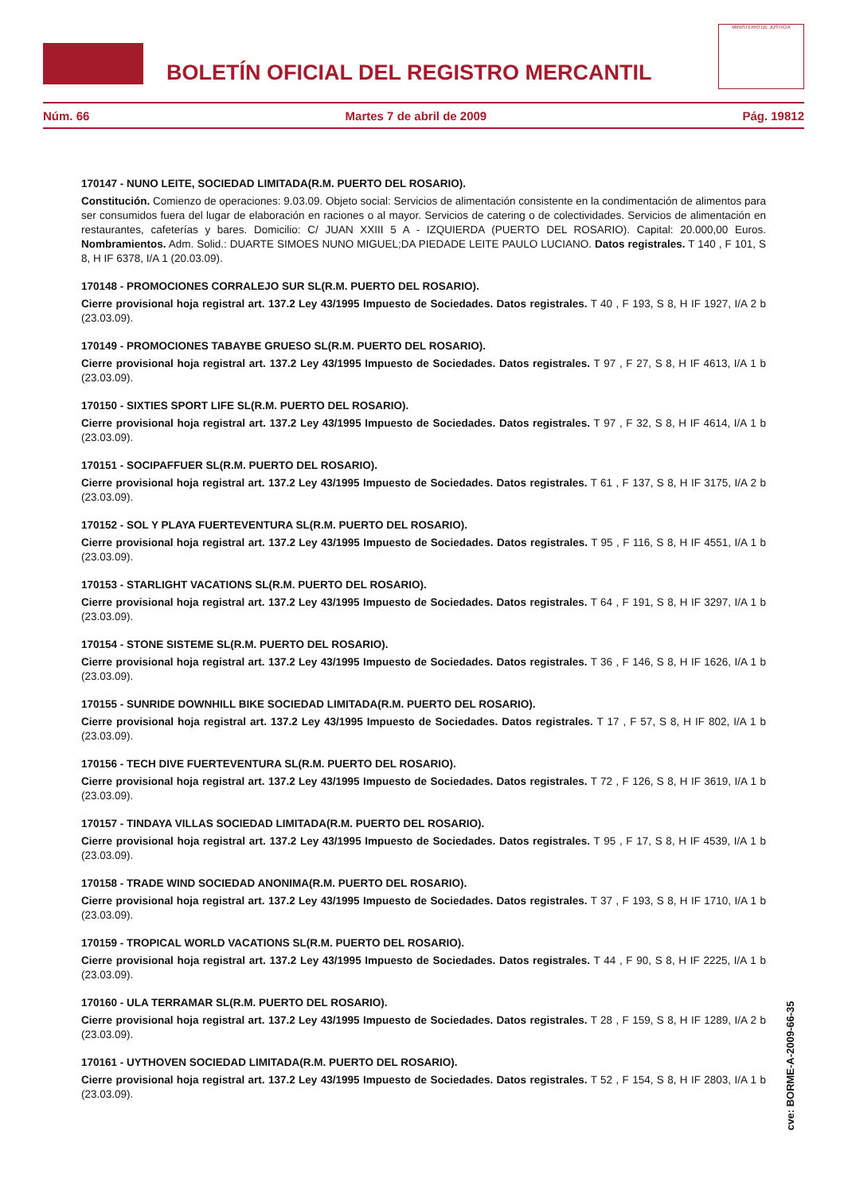BOLETÍN OFICIAL DEL REGISTRO MERCANTIL
MINISTERIO DE JUSTICIA
Núm. 66 Martes 7 de abril de 2009 Pág. 19812
170147 - NUNO LEITE, SOCIEDAD LIMITADA(R.M. PUERTO DEL ROSARIO).
Constitución. Comienzo de operaciones: 9.03.09. Objeto social: Servicios de alimentación consistente en la condimentación de alimentos para ser consumidos fuera del lugar de elaboración en raciones o al mayor. Servicios de catering o de colectividades. Servicios de alimentación en restaurantes, cafeterías y bares. Domicilio: C/ JUAN XXIII 5 A - IZQUIERDA (PUERTO DEL ROSARIO). Capital: 20.000,00 Euros. Nombramientos. Adm. Solid.: DUARTE SIMOES NUNO MIGUEL;DA PIEDADE LEITE PAULO LUCIANO. Datos registrales. T 140 , F 101, S 8, H IF 6378, I/A 1 (20.03.09).
170148 - PROMOCIONES CORRALEJO SUR SL(R.M. PUERTO DEL ROSARIO).
Cierre provisional hoja registral art. 137.2 Ley 43/1995 Impuesto de Sociedades. Datos registrales. T 40 , F 193, S 8, H IF 1927, I/A 2 b (23.03.09).
170149 - PROMOCIONES TABAYBE GRUESO SL(R.M. PUERTO DEL ROSARIO).
Cierre provisional hoja registral art. 137.2 Ley 43/1995 Impuesto de Sociedades. Datos registrales. T 97 , F 27, S 8, H IF 4613, I/A 1 b (23.03.09).
170150 - SIXTIES SPORT LIFE SL(R.M. PUERTO DEL ROSARIO).
Cierre provisional hoja registral art. 137.2 Ley 43/1995 Impuesto de Sociedades. Datos registrales. T 97 , F 32, S 8, H IF 4614, I/A 1 b (23.03.09).
170151 - SOCIPAFFUER SL(R.M. PUERTO DEL ROSARIO).
Cierre provisional hoja registral art. 137.2 Ley 43/1995 Impuesto de Sociedades. Datos registrales. T 61 , F 137, S 8, H IF 3175, I/A 2 b (23.03.09).
170152 - SOL Y PLAYA FUERTEVENTURA SL(R.M. PUERTO DEL ROSARIO).
Cierre provisional hoja registral art. 137.2 Ley 43/1995 Impuesto de Sociedades. Datos registrales. T 95 , F 116, S 8, H IF 4551, I/A 1 b (23.03.09).
170153 - STARLIGHT VACATIONS SL(R.M. PUERTO DEL ROSARIO).
Cierre provisional hoja registral art. 137.2 Ley 43/1995 Impuesto de Sociedades. Datos registrales. T 64 , F 191, S 8, H IF 3297, I/A 1 b (23.03.09).
170154 - STONE SISTEME SL(R.M. PUERTO DEL ROSARIO).
Cierre provisional hoja registral art. 137.2 Ley 43/1995 Impuesto de Sociedades. Datos registrales. T 36 , F 146, S 8, H IF 1626, I/A 1 b (23.03.09).
170155 - SUNRIDE DOWNHILL BIKE SOCIEDAD LIMITADA(R.M. PUERTO DEL ROSARIO).
Cierre provisional hoja registral art. 137.2 Ley 43/1995 Impuesto de Sociedades. Datos registrales. T 17 , F 57, S 8, H IF 802, I/A 1 b (23.03.09).
170156 - TECH DIVE FUERTEVENTURA SL(R.M. PUERTO DEL ROSARIO).
Cierre provisional hoja registral art. 137.2 Ley 43/1995 Impuesto de Sociedades. Datos registrales. T 72 , F 126, S 8, H IF 3619, I/A 1 b (23.03.09).
170157 - TINDAYA VILLAS SOCIEDAD LIMITADA(R.M. PUERTO DEL ROSARIO).
Cierre provisional hoja registral art. 137.2 Ley 43/1995 Impuesto de Sociedades. Datos registrales. T 95 , F 17, S 8, H IF 4539, I/A 1 b (23.03.09).
170158 - TRADE WIND SOCIEDAD ANONIMA(R.M. PUERTO DEL ROSARIO).
Cierre provisional hoja registral art. 137.2 Ley 43/1995 Impuesto de Sociedades. Datos registrales. T 37 , F 193, S 8, H IF 1710, I/A 1 b (23.03.09).
170159 - TROPICAL WORLD VACATIONS SL(R.M. PUERTO DEL ROSARIO).
Cierre provisional hoja registral art. 137.2 Ley 43/1995 Impuesto de Sociedades. Datos registrales. T 44 , F 90, S 8, H IF 2225, I/A 1 b (23.03.09).
170160 - ULA TERRAMAR SL(R.M. PUERTO DEL ROSARIO).
Cierre provisional hoja registral art. 137.2 Ley 43/1995 Impuesto de Sociedades. Datos registrales. T 28 , F 159, S 8, H IF 1289, I/A 2 b (23.03.09).
170161 - UYTHOVEN SOCIEDAD LIMITADA(R.M. PUERTO DEL ROSARIO).
Cierre provisional hoja registral art. 137.2 Ley 43/1995 Impuesto de Sociedades. Datos registrales. T 52 , F 154, S 8, H IF 2803, I/A 1 b (23.03.09).
cve: BORME-A-2009-66-35